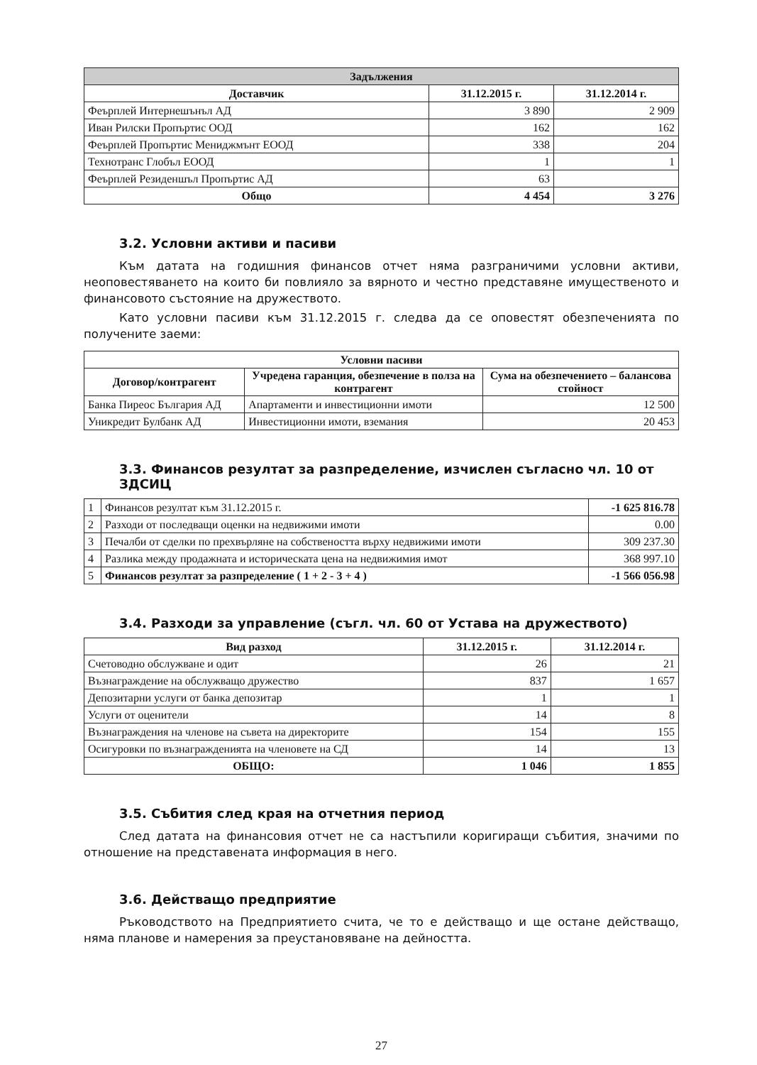| Задължения | | |
| --- | --- | --- |
| Доставчик | 31.12.2015 г. | 31.12.2014 г. |
| Феърплей Интернешънъл АД | 3 890 | 2 909 |
| Иван Рилски Пропъртис ООД | 162 | 162 |
| Феърплей Пропъртис Мениджмънт ЕООД | 338 | 204 |
| Технотранс Глобъл ЕООД | 1 | 1 |
| Феърплей Резиденшъл Пропъртис АД | 63 | |
| Общо | 4 454 | 3 276 |
3.2. Условни активи и пасиви
Към датата на годишния финансов отчет няма разграничими условни активи, неоповестяването на които би повлияло за вярното и честно представяне имущественото и финансовото състояние на дружеството.
Като условни пасиви към 31.12.2015 г. следва да се оповестят обезпеченията по получените заеми:
| Условни пасиви | | |
| --- | --- | --- |
| Договор/контрагент | Учредена гаранция, обезпечение в полза на контрагент | Сума на обезпечението – балансова стойност |
| Банка Пиреос България АД | Апартаменти и инвестиционни имоти | 12 500 |
| Уникредит Булбанк АД | Инвестиционни имоти, вземания | 20 453 |
3.3. Финансов резултат за разпределение, изчислен съгласно чл. 10 от ЗДСИЦ
| 1 | Финансов резултат към 31.12.2015 г. | -1 625 816.78 |
| 2 | Разходи от последващи оценки на недвижими имоти | 0.00 |
| 3 | Печалби от сделки по прехвърляне на собствеността върху недвижими имоти | 309 237.30 |
| 4 | Разлика между продажната и историческата цена на недвижимия имот | 368 997.10 |
| 5 | Финансов резултат за разпределение ( 1 + 2 - 3 + 4 ) | -1 566 056.98 |
3.4. Разходи за управление (съгл. чл. 60 от Устава на дружеството)
| Вид разход | 31.12.2015 г. | 31.12.2014 г. |
| --- | --- | --- |
| Счетоводно обслужване и одит | 26 | 21 |
| Възнаграждение на обслужващо дружество | 837 | 1 657 |
| Депозитарни услуги от банка депозитар | 1 | 1 |
| Услуги от оценители | 14 | 8 |
| Възнаграждения на членове на съвета на директорите | 154 | 155 |
| Осигуровки по възнагражденията на членовете на СД | 14 | 13 |
| ОБЩО: | 1 046 | 1 855 |
3.5. Събития след края на отчетния период
След датата на финансовия отчет не са настъпили коригиращи събития, значими по отношение на представената информация в него.
3.6. Действащо предприятие
Ръководството на Предприятието счита, че то е действащо и ще остане действащо, няма планове и намерения за преустановяване на дейността.
27